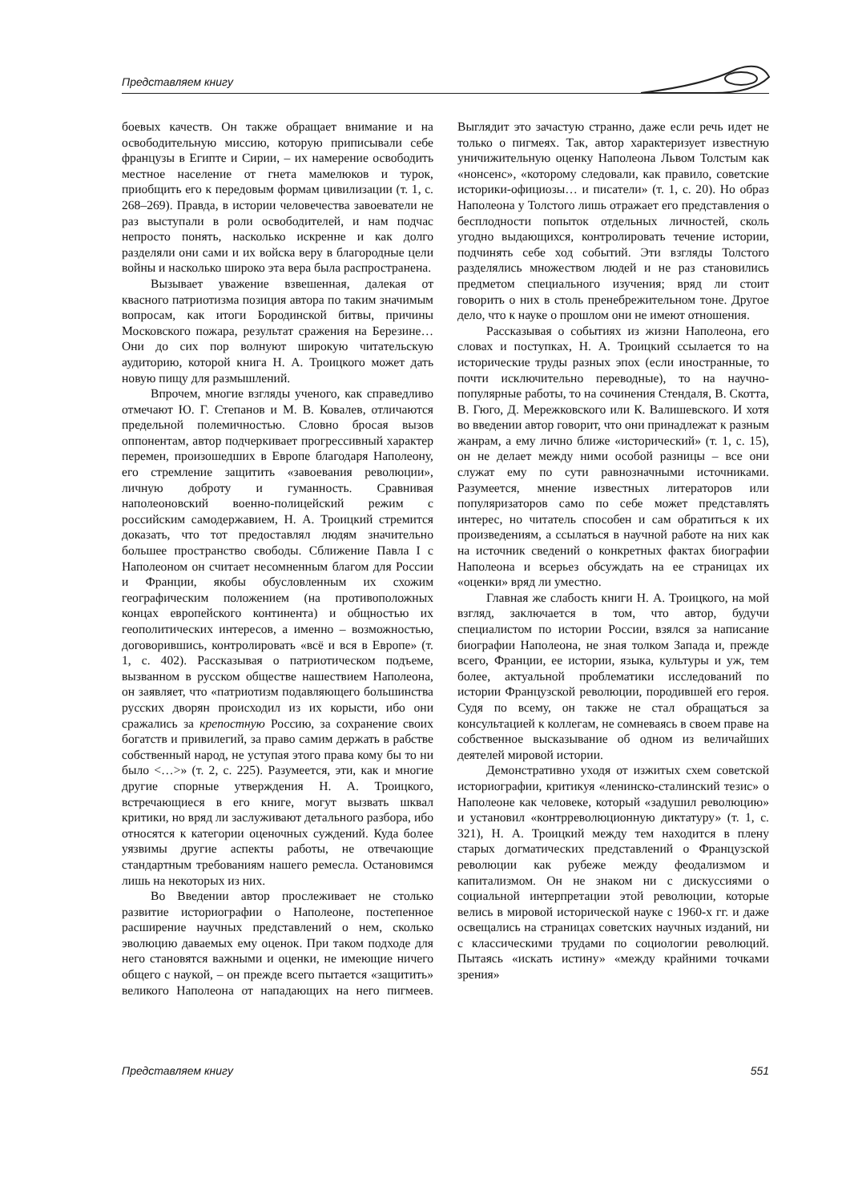Представляем книгу
боевых качеств. Он также обращает внимание и на освободительную миссию, которую приписывали себе французы в Египте и Сирии, – их намерение освободить местное население от гнета мамелюков и турок, приобщить его к передовым формам цивилизации (т. 1, с. 268–269). Правда, в истории человечества завоеватели не раз выступали в роли освободителей, и нам подчас непросто понять, насколько искренне и как долго разделяли они сами и их войска веру в благородные цели войны и насколько широко эта вера была распространена.
Вызывает уважение взвешенная, далекая от квасного патриотизма позиция автора по таким значимым вопросам, как итоги Бородинской битвы, причины Московского пожара, результат сражения на Березине… Они до сих пор волнуют широкую читательскую аудиторию, которой книга Н. А. Троицкого может дать новую пищу для размышлений.
Впрочем, многие взгляды ученого, как справедливо отмечают Ю. Г. Степанов и М. В. Ковалев, отличаются предельной полемичностью. Словно бросая вызов оппонентам, автор подчеркивает прогрессивный характер перемен, произошедших в Европе благодаря Наполеону, его стремление защитить «завоевания революции», личную доброту и гуманность. Сравнивая наполеоновский военно-полицейский режим с российским самодержавием, Н. А. Троицкий стремится доказать, что тот предоставлял людям значительно большее пространство свободы. Сближение Павла I с Наполеоном он считает несомненным благом для России и Франции, якобы обусловленным их схожим географическим положением (на противоположных концах европейского континента) и общностью их геополитических интересов, а именно – возможностью, договорившись, контролировать «всё и вся в Европе» (т. 1, с. 402). Рассказывая о патриотическом подъеме, вызванном в русском обществе нашествием Наполеона, он заявляет, что «патриотизм подавляющего большинства русских дворян происходил из их корысти, ибо они сражались за крепостную Россию, за сохранение своих богатств и привилегий, за право самим держать в рабстве собственный народ, не уступая этого права кому бы то ни было <…>» (т. 2, с. 225). Разумеется, эти, как и многие другие спорные утверждения Н. А. Троицкого, встречающиеся в его книге, могут вызвать шквал критики, но вряд ли заслуживают детального разбора, ибо относятся к категории оценочных суждений. Куда более уязвимы другие аспекты работы, не отвечающие стандартным требованиям нашего ремесла. Остановимся лишь на некоторых из них.
Во Введении автор прослеживает не столько развитие историографии о Наполеоне, постепенное расширение научных представлений о нем, сколько эволюцию даваемых ему оценок. При таком подходе для него становятся важными и оценки, не имеющие ничего общего с наукой, – он прежде всего пытается «защитить» великого Наполеона от нападающих на него пигмеев. Выглядит это зачастую странно, даже если речь идет не только о пигмеях. Так, автор характеризует известную уничижительную оценку Наполеона Львом Толстым как «нонсенс», «которому следовали, как правило, советские историки-официозы… и писатели» (т. 1, с. 20). Но образ Наполеона у Толстого лишь отражает его представления о бесплодности попыток отдельных личностей, сколь угодно выдающихся, контролировать течение истории, подчинять себе ход событий. Эти взгляды Толстого разделялись множеством людей и не раз становились предметом специального изучения; вряд ли стоит говорить о них в столь пренебрежительном тоне. Другое дело, что к науке о прошлом они не имеют отношения.
Рассказывая о событиях из жизни Наполеона, его словах и поступках, Н. А. Троицкий ссылается то на исторические труды разных эпох (если иностранные, то почти исключительно переводные), то на научно-популярные работы, то на сочинения Стендаля, В. Скотта, В. Гюго, Д. Мережковского или К. Валишевского. И хотя во введении автор говорит, что они принадлежат к разным жанрам, а ему лично ближе «исторический» (т. 1, с. 15), он не делает между ними особой разницы – все они служат ему по сути равнозначными источниками. Разумеется, мнение известных литераторов или популяризаторов само по себе может представлять интерес, но читатель способен и сам обратиться к их произведениям, а ссылаться в научной работе на них как на источник сведений о конкретных фактах биографии Наполеона и всерьез обсуждать на ее страницах их «оценки» вряд ли уместно.
Главная же слабость книги Н. А. Троицкого, на мой взгляд, заключается в том, что автор, будучи специалистом по истории России, взялся за написание биографии Наполеона, не зная толком Запада и, прежде всего, Франции, ее истории, языка, культуры и уж, тем более, актуальной проблематики исследований по истории Французской революции, породившей его героя. Судя по всему, он также не стал обращаться за консультацией к коллегам, не сомневаясь в своем праве на собственное высказывание об одном из величайших деятелей мировой истории.
Демонстративно уходя от изжитых схем советской историографии, критикуя «ленинско-сталинский тезис» о Наполеоне как человеке, который «задушил революцию» и установил «контрреволюционную диктатуру» (т. 1, с. 321), Н. А. Троицкий между тем находится в плену старых догматических представлений о Французской революции как рубеже между феодализмом и капитализмом. Он не знаком ни с дискуссиями о социальной интерпретации этой революции, которые велись в мировой исторической науке с 1960-х гг. и даже освещались на страницах советских научных изданий, ни с классическими трудами по социологии революций. Пытаясь «искать истину» «между крайними точками зрения»
Представляем книгу 551